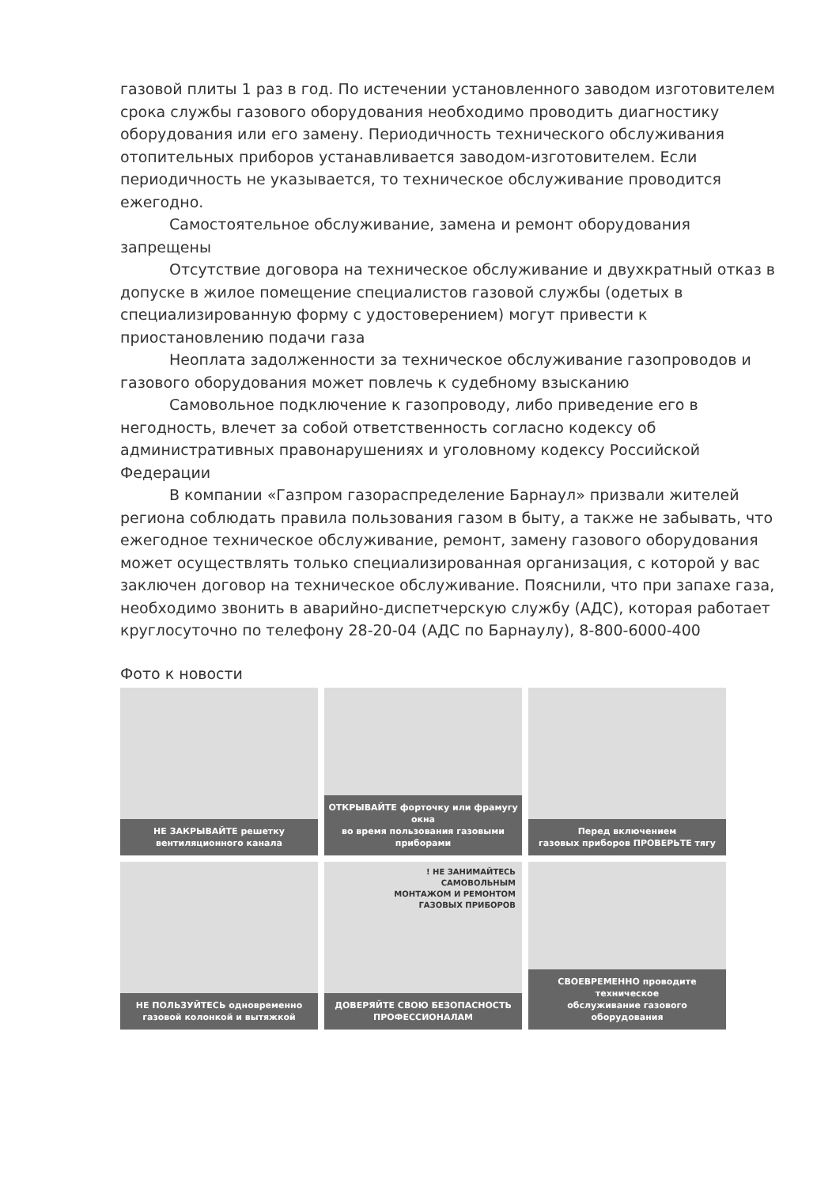газовой плиты 1 раз в год. По истечении установленного заводом изготовителем срока службы газового оборудования необходимо проводить диагностику оборудования или его замену. Периодичность технического обслуживания отопительных приборов устанавливается заводом-изготовителем. Если периодичность не указывается, то техническое обслуживание проводится ежегодно.
Самостоятельное обслуживание, замена и ремонт оборудования запрещены
Отсутствие договора на техническое обслуживание и двухкратный отказ в допуске в жилое помещение специалистов газовой службы (одетых в специализированную форму с удостоверением) могут привести к приостановлению подачи газа
Неоплата задолженности за техническое обслуживание газопроводов и газового оборудования может повлечь к судебному взысканию
Самовольное подключение к газопроводу, либо приведение его в негодность, влечет за собой ответственность согласно кодексу об административных правонарушениях и уголовному кодексу Российской Федерации
В компании «Газпром газораспределение Барнаул» призвали жителей региона соблюдать правила пользования газом в быту, а также не забывать, что ежегодное техническое обслуживание, ремонт, замену газового оборудования может осуществлять только специализированная организация, с которой у вас заключен договор на техническое обслуживание. Пояснили, что при запахе газа, необходимо звонить в аварийно-диспетчерскую службу (АДС), которая работает круглосуточно по телефону 28-20-04 (АДС по Барнаулу), 8-800-6000-400
Фото к новости
НЕ ЗАКРЫВАЙТЕ решетку
вентиляционного канала
ОТКРЫВАЙТЕ форточку или фрамугу окна
во время пользования газовыми приборами
Перед включением
газовых приборов ПРОВЕРЬТЕ тягу
НЕ ПОЛЬЗУЙТЕСЬ одновременно
газовой колонкой и вытяжкой
! НЕ ЗАНИМАЙТЕСЬ
САМОВОЛЬНЫМ
МОНТАЖОМ И РЕМОНТОМ
ГАЗОВЫХ ПРИБОРОВ
ДОВЕРЯЙТЕ СВОЮ БЕЗОПАСНОСТЬ
ПРОФЕССИОНАЛАМ
СВОЕВРЕМЕННО проводите техническое
обслуживание газового оборудования